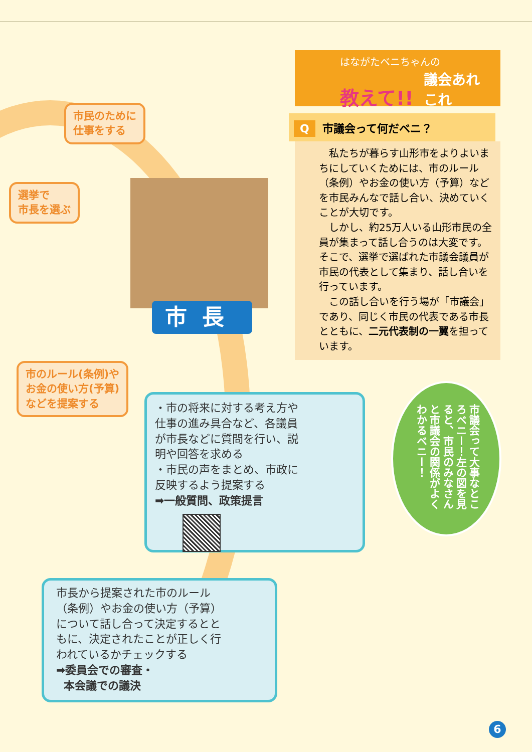市民のために
仕事をする
選挙で
市長を選ぶ
はながたベニちゃんの
教えて!!
議会あれ
これ
Q市議会って何だベニ？
私たちが暮らす山形市をよりよいまちにしていくためには、市のルール（条例）やお金の使い方（予算）などを市民みんなで話し合い、決めていくことが大切です。
しかし、約25万人いる山形市民の全員が集まって話し合うのは大変です。そこで、選挙で選ばれた市議会議員が市民の代表として集まり、話し合いを行っています。
この話し合いを行う場が「市議会」であり、同じく市民の代表である市長とともに、二元代表制の一翼を担っています。
市長
市のルール(条例)や
お金の使い方(予算)
などを提案する
・市の将来に対する考え方や仕事の進み具合など、各議員が市長などに質問を行い、説明や回答を求める
・市民の声をまとめ、市政に反映するよう提案する
➡一般質問、政策提言
市長から提案された市のルール（条例）やお金の使い方（予算）について話し合って決定するとともに、決定されたことが正しく行われているかチェックする
➡委員会での審査・
本会議での議決
市議会って大事なところベニー！左の図を見ると、市民のみなさんと市議会の関係がよくわかるベニー！
6